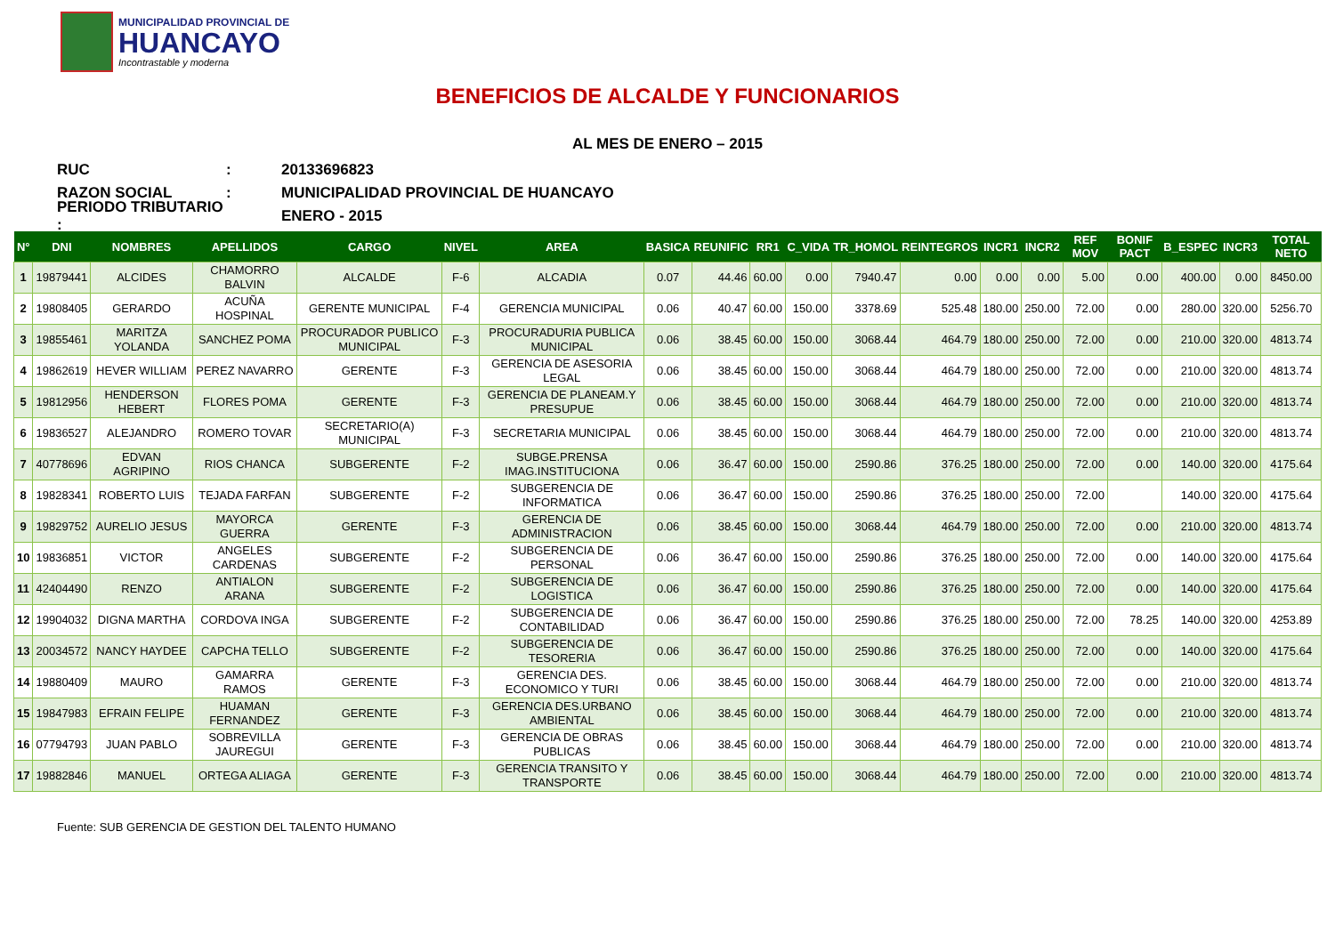MUNICIPALIDAD PROVINCIAL DE
HUANCAYO
Incontrastable y moderna
BENEFICIOS DE ALCALDE Y FUNCIONARIOS
AL MES DE ENERO – 2015
RUC: 20133696823
RAZON SOCIAL: MUNICIPALIDAD PROVINCIAL DE HUANCAYO
PERIODO TRIBUTARIO : ENERO - 2015
| N° | DNI | NOMBRES | APELLIDOS | CARGO | NIVEL | AREA | BASICA | REUNIFIC | RR1 | C_VIDA | TR_HOMOL | REINTEGROS | INCR1 | INCR2 | REF MOV | BONIF PACT | B_ESPEC | INCR3 | TOTAL NETO |
| --- | --- | --- | --- | --- | --- | --- | --- | --- | --- | --- | --- | --- | --- | --- | --- | --- | --- | --- | --- |
| 1 | 19879441 | ALCIDES | CHAMORRO BALVIN | ALCALDE | F-6 | ALCADIA | 0.07 | 44.46 | 60.00 | 0.00 | 7940.47 | 0.00 | 0.00 | 0.00 | 5.00 | 0.00 | 400.00 | 0.00 | 8450.00 |
| 2 | 19808405 | GERARDO | ACUÑA HOSPINAL | GERENTE MUNICIPAL | F-4 | GERENCIA MUNICIPAL | 0.06 | 40.47 | 60.00 | 150.00 | 3378.69 | 525.48 | 180.00 | 250.00 | 72.00 | 0.00 | 280.00 | 320.00 | 5256.70 |
| 3 | 19855461 | MARITZA YOLANDA | SANCHEZ POMA | PROCURADOR PUBLICO MUNICIPAL | F-3 | PROCURADURIA PUBLICA MUNICIPAL | 0.06 | 38.45 | 60.00 | 150.00 | 3068.44 | 464.79 | 180.00 | 250.00 | 72.00 | 0.00 | 210.00 | 320.00 | 4813.74 |
| 4 | 19862619 | HEVER WILLIAM | PEREZ NAVARRO | GERENTE | F-3 | GERENCIA DE ASESORIA LEGAL | 0.06 | 38.45 | 60.00 | 150.00 | 3068.44 | 464.79 | 180.00 | 250.00 | 72.00 | 0.00 | 210.00 | 320.00 | 4813.74 |
| 5 | 19812956 | HENDERSON HEBERT | FLORES POMA | GERENTE | F-3 | GERENCIA DE PLANEAM.Y PRESUPUE | 0.06 | 38.45 | 60.00 | 150.00 | 3068.44 | 464.79 | 180.00 | 250.00 | 72.00 | 0.00 | 210.00 | 320.00 | 4813.74 |
| 6 | 19836527 | ALEJANDRO | ROMERO TOVAR | SECRETARIO(A) MUNICIPAL | F-3 | SECRETARIA MUNICIPAL | 0.06 | 38.45 | 60.00 | 150.00 | 3068.44 | 464.79 | 180.00 | 250.00 | 72.00 | 0.00 | 210.00 | 320.00 | 4813.74 |
| 7 | 40778696 | EDVAN AGRIPINO | RIOS CHANCA | SUBGERENTE | F-2 | SUBGE.PRENSA IMAG.INSTITUCIONA | 0.06 | 36.47 | 60.00 | 150.00 | 2590.86 | 376.25 | 180.00 | 250.00 | 72.00 | 0.00 | 140.00 | 320.00 | 4175.64 |
| 8 | 19828341 | ROBERTO LUIS | TEJADA FARFAN | SUBGERENTE | F-2 | SUBGERENCIA DE INFORMATICA | 0.06 | 36.47 | 60.00 | 150.00 | 2590.86 | 376.25 | 180.00 | 250.00 | 72.00 | | 140.00 | 320.00 | 4175.64 |
| 9 | 19829752 | AURELIO JESUS | MAYORCA GUERRA | GERENTE | F-3 | GERENCIA DE ADMINISTRACION | 0.06 | 38.45 | 60.00 | 150.00 | 3068.44 | 464.79 | 180.00 | 250.00 | 72.00 | 0.00 | 210.00 | 320.00 | 4813.74 |
| 10 | 19836851 | VICTOR | ANGELES CARDENAS | SUBGERENTE | F-2 | SUBGERENCIA DE PERSONAL | 0.06 | 36.47 | 60.00 | 150.00 | 2590.86 | 376.25 | 180.00 | 250.00 | 72.00 | 0.00 | 140.00 | 320.00 | 4175.64 |
| 11 | 42404490 | RENZO | ANTIALON ARANA | SUBGERENTE | F-2 | SUBGERENCIA DE LOGISTICA | 0.06 | 36.47 | 60.00 | 150.00 | 2590.86 | 376.25 | 180.00 | 250.00 | 72.00 | 0.00 | 140.00 | 320.00 | 4175.64 |
| 12 | 19904032 | DIGNA MARTHA | CORDOVA INGA | SUBGERENTE | F-2 | SUBGERENCIA DE CONTABILIDAD | 0.06 | 36.47 | 60.00 | 150.00 | 2590.86 | 376.25 | 180.00 | 250.00 | 72.00 | 78.25 | 140.00 | 320.00 | 4253.89 |
| 13 | 20034572 | NANCY HAYDEE | CAPCHA TELLO | SUBGERENTE | F-2 | SUBGERENCIA DE TESORERIA | 0.06 | 36.47 | 60.00 | 150.00 | 2590.86 | 376.25 | 180.00 | 250.00 | 72.00 | 0.00 | 140.00 | 320.00 | 4175.64 |
| 14 | 19880409 | MAURO | GAMARRA RAMOS | GERENTE | F-3 | GERENCIA DES. ECONOMICO Y TURI | 0.06 | 38.45 | 60.00 | 150.00 | 3068.44 | 464.79 | 180.00 | 250.00 | 72.00 | 0.00 | 210.00 | 320.00 | 4813.74 |
| 15 | 19847983 | EFRAIN FELIPE | HUAMAN FERNANDEZ | GERENTE | F-3 | GERENCIA DES.URBANO AMBIENTAL | 0.06 | 38.45 | 60.00 | 150.00 | 3068.44 | 464.79 | 180.00 | 250.00 | 72.00 | 0.00 | 210.00 | 320.00 | 4813.74 |
| 16 | 07794793 | JUAN PABLO | SOBREVILLA JAUREGUI | GERENTE | F-3 | GERENCIA DE OBRAS PUBLICAS | 0.06 | 38.45 | 60.00 | 150.00 | 3068.44 | 464.79 | 180.00 | 250.00 | 72.00 | 0.00 | 210.00 | 320.00 | 4813.74 |
| 17 | 19882846 | MANUEL | ORTEGA ALIAGA | GERENTE | F-3 | GERENCIA TRANSITO Y TRANSPORTE | 0.06 | 38.45 | 60.00 | 150.00 | 3068.44 | 464.79 | 180.00 | 250.00 | 72.00 | 0.00 | 210.00 | 320.00 | 4813.74 |
Fuente: SUB GERENCIA DE GESTION DEL TALENTO HUMANO